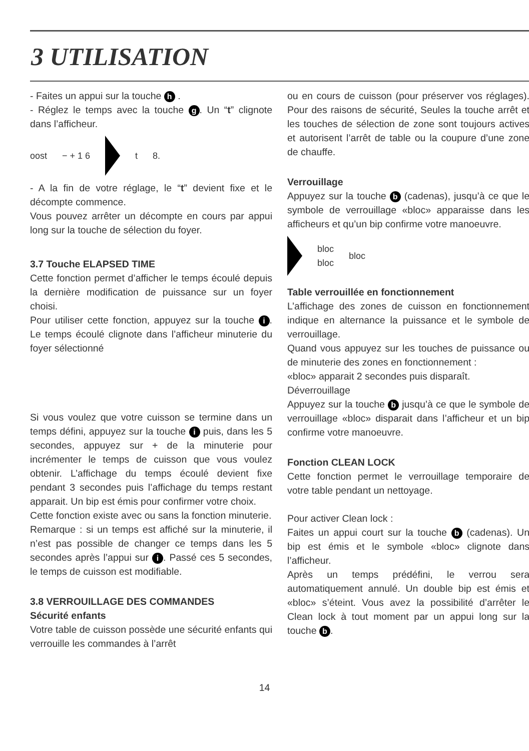3 UTILISATION
- Faites un appui sur la touche h .
- Réglez le temps avec la touche g. Un “t” clignote dans l’afficheur.
oost − + 1 6 t 8.
- A la fin de votre réglage, le “t” devient fixe et le décompte commence.
Vous pouvez arrêter un décompte en cours par appui long sur la touche de sélection du foyer.
3.7 Touche ELAPSED TIME
Cette fonction permet d’afficher le temps écoulé depuis la dernière modification de puissance sur un foyer choisi.
Pour utiliser cette fonction, appuyez sur la touche i. Le temps écoulé clignote dans l’afficheur minuterie du foyer sélectionné
Si vous voulez que votre cuisson se termine dans un temps défini, appuyez sur la touche i puis, dans les 5 secondes, appuyez sur + de la minuterie pour incrémenter le temps de cuisson que vous voulez obtenir. L’affichage du temps écoulé devient fixe pendant 3 secondes puis l’affichage du temps restant apparait. Un bip est émis pour confirmer votre choix.
Cette fonction existe avec ou sans la fonction minuterie.
Remarque : si un temps est affiché sur la minuterie, il n’est pas possible de changer ce temps dans les 5 secondes après l’appui sur i. Passé ces 5 secondes, le temps de cuisson est modifiable.
3.8 VERROUILLAGE DES COMMANDES
Sécurité enfants
Votre table de cuisson possède une sécurité enfants qui verrouille les commandes à l’arrêt
ou en cours de cuisson (pour préserver vos réglages). Pour des raisons de sécurité, Seules la touche arrêt et les touches de sélection de zone sont toujours actives et autorisent l’arrêt de table ou la coupure d’une zone de chauffe.
Verrouillage
Appuyez sur la touche b (cadenas), jusqu’à ce que le symbole de verrouillage «bloc» apparaisse dans les afficheurs et qu’un bip confirme votre manoeuvre.
bloc
bloc bloc
Table verrouillée en fonctionnement
L’affichage des zones de cuisson en fonctionnement indique en alternance la puissance et le symbole de verrouillage.
Quand vous appuyez sur les touches de puissance ou de minuterie des zones en fonctionnement :
«bloc» apparait 2 secondes puis disparaît.
Déverrouillage
Appuyez sur la touche b jusqu’à ce que le symbole de verrouillage «bloc» disparait dans l’afficheur et un bip confirme votre manoeuvre.
Fonction CLEAN LOCK
Cette fonction permet le verrouillage temporaire de votre table pendant un nettoyage.
Pour activer Clean lock :
Faites un appui court sur la touche b (cadenas). Un bip est émis et le symbole «bloc» clignote dans l’afficheur.
Après un temps prédéfini, le verrou sera automatiquement annulé. Un double bip est émis et «bloc» s’éteint. Vous avez la possibilité d’arrêter le Clean lock à tout moment par un appui long sur la touche b.
14